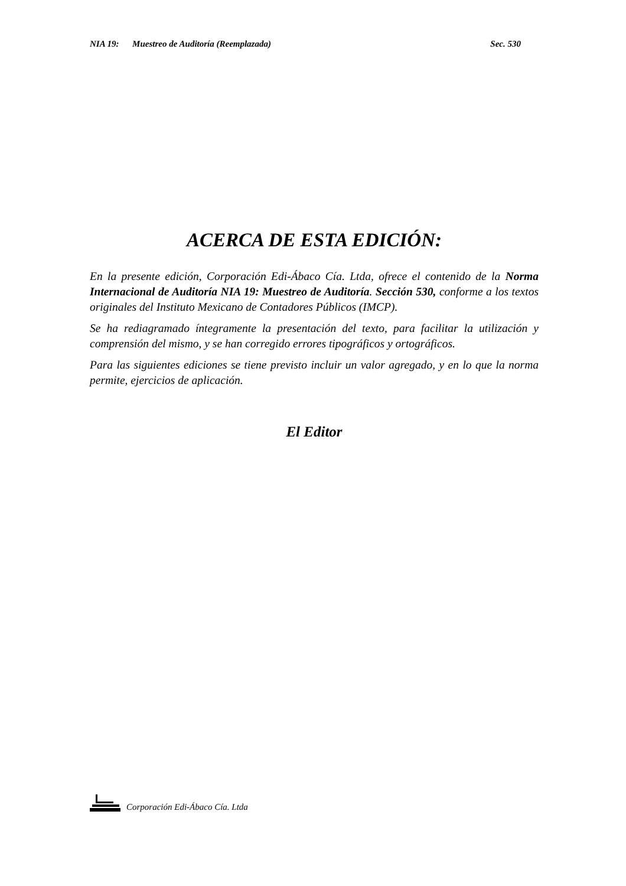NIA 19: Muestreo de Auditoría (Reemplazada) Sec. 530
ACERCA DE ESTA EDICIÓN:
En la presente edición, Corporación Edi-Ábaco Cía. Ltda, ofrece el contenido de la Norma Internacional de Auditoría NIA 19: Muestreo de Auditoría. Sección 530, conforme a los textos originales del Instituto Mexicano de Contadores Públicos (IMCP).
Se ha rediagramado íntegramente la presentación del texto, para facilitar la utilización y comprensión del mismo, y se han corregido errores tipográficos y ortográficos.
Para las siguientes ediciones se tiene previsto incluir un valor agregado, y en lo que la norma permite, ejercicios de aplicación.
El Editor
Corporación Edi-Ábaco Cía. Ltda